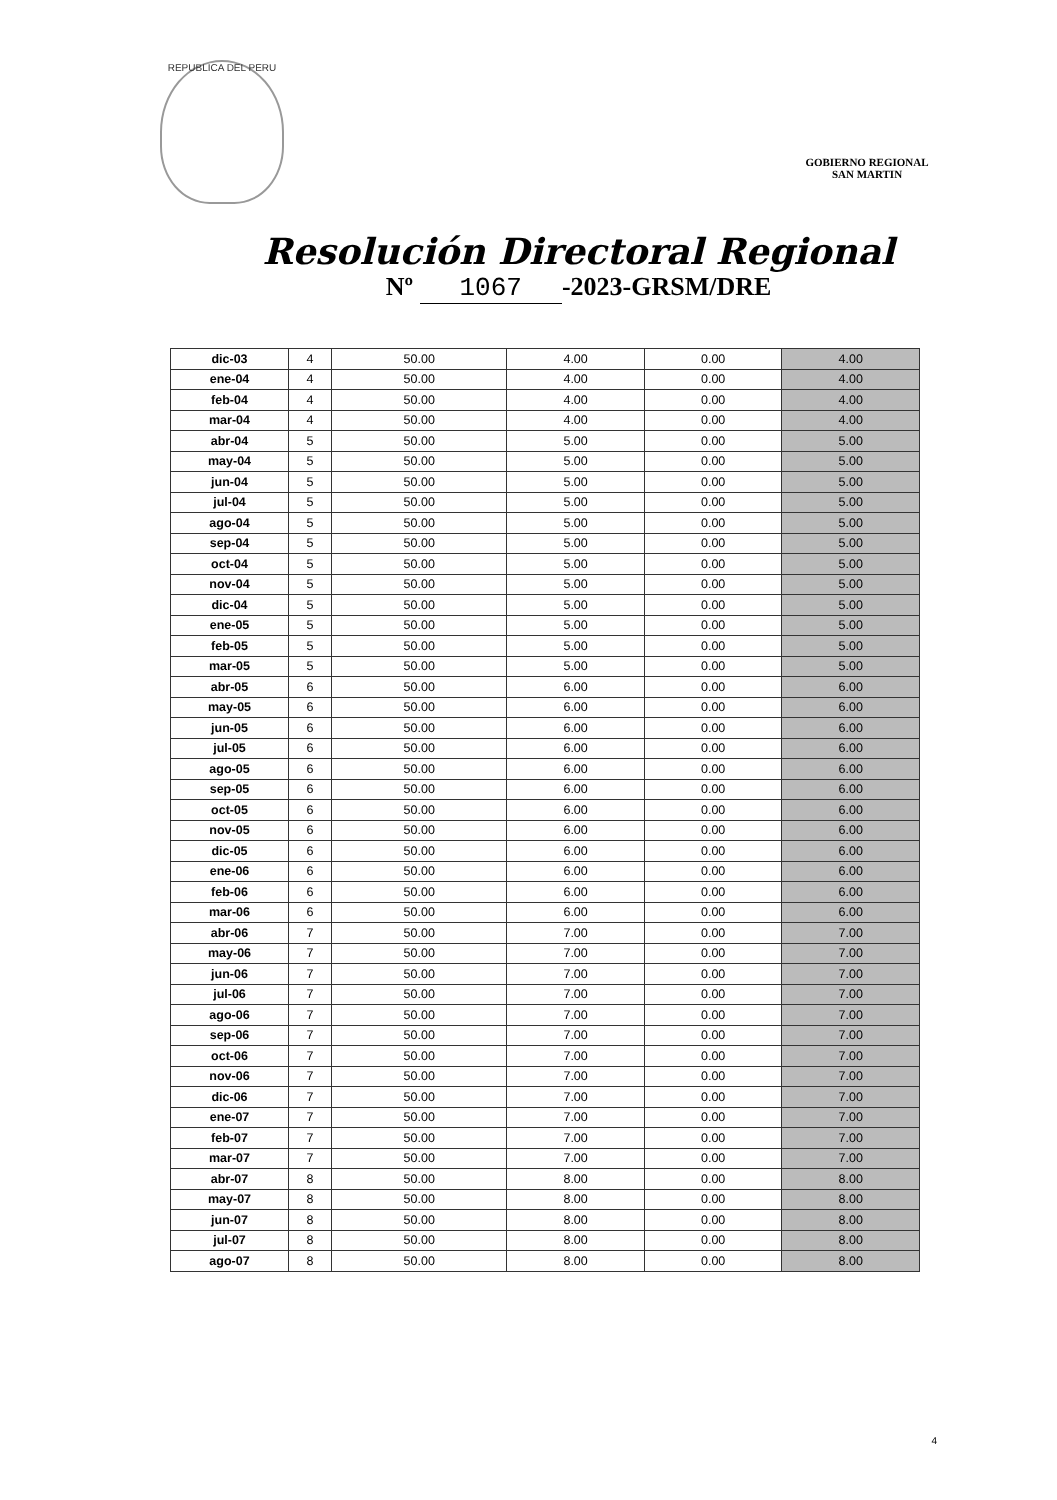REPUBLICA DEL PERU
GOBIERNO REGIONAL
SAN MARTIN
Resolución Directoral Regional
Nº 1067 -2023-GRSM/DRE
| dic-03 | 4 | 50.00 | 4.00 | 0.00 | 4.00 |
| ene-04 | 4 | 50.00 | 4.00 | 0.00 | 4.00 |
| feb-04 | 4 | 50.00 | 4.00 | 0.00 | 4.00 |
| mar-04 | 4 | 50.00 | 4.00 | 0.00 | 4.00 |
| abr-04 | 5 | 50.00 | 5.00 | 0.00 | 5.00 |
| may-04 | 5 | 50.00 | 5.00 | 0.00 | 5.00 |
| jun-04 | 5 | 50.00 | 5.00 | 0.00 | 5.00 |
| jul-04 | 5 | 50.00 | 5.00 | 0.00 | 5.00 |
| ago-04 | 5 | 50.00 | 5.00 | 0.00 | 5.00 |
| sep-04 | 5 | 50.00 | 5.00 | 0.00 | 5.00 |
| oct-04 | 5 | 50.00 | 5.00 | 0.00 | 5.00 |
| nov-04 | 5 | 50.00 | 5.00 | 0.00 | 5.00 |
| dic-04 | 5 | 50.00 | 5.00 | 0.00 | 5.00 |
| ene-05 | 5 | 50.00 | 5.00 | 0.00 | 5.00 |
| feb-05 | 5 | 50.00 | 5.00 | 0.00 | 5.00 |
| mar-05 | 5 | 50.00 | 5.00 | 0.00 | 5.00 |
| abr-05 | 6 | 50.00 | 6.00 | 0.00 | 6.00 |
| may-05 | 6 | 50.00 | 6.00 | 0.00 | 6.00 |
| jun-05 | 6 | 50.00 | 6.00 | 0.00 | 6.00 |
| jul-05 | 6 | 50.00 | 6.00 | 0.00 | 6.00 |
| ago-05 | 6 | 50.00 | 6.00 | 0.00 | 6.00 |
| sep-05 | 6 | 50.00 | 6.00 | 0.00 | 6.00 |
| oct-05 | 6 | 50.00 | 6.00 | 0.00 | 6.00 |
| nov-05 | 6 | 50.00 | 6.00 | 0.00 | 6.00 |
| dic-05 | 6 | 50.00 | 6.00 | 0.00 | 6.00 |
| ene-06 | 6 | 50.00 | 6.00 | 0.00 | 6.00 |
| feb-06 | 6 | 50.00 | 6.00 | 0.00 | 6.00 |
| mar-06 | 6 | 50.00 | 6.00 | 0.00 | 6.00 |
| abr-06 | 7 | 50.00 | 7.00 | 0.00 | 7.00 |
| may-06 | 7 | 50.00 | 7.00 | 0.00 | 7.00 |
| jun-06 | 7 | 50.00 | 7.00 | 0.00 | 7.00 |
| jul-06 | 7 | 50.00 | 7.00 | 0.00 | 7.00 |
| ago-06 | 7 | 50.00 | 7.00 | 0.00 | 7.00 |
| sep-06 | 7 | 50.00 | 7.00 | 0.00 | 7.00 |
| oct-06 | 7 | 50.00 | 7.00 | 0.00 | 7.00 |
| nov-06 | 7 | 50.00 | 7.00 | 0.00 | 7.00 |
| dic-06 | 7 | 50.00 | 7.00 | 0.00 | 7.00 |
| ene-07 | 7 | 50.00 | 7.00 | 0.00 | 7.00 |
| feb-07 | 7 | 50.00 | 7.00 | 0.00 | 7.00 |
| mar-07 | 7 | 50.00 | 7.00 | 0.00 | 7.00 |
| abr-07 | 8 | 50.00 | 8.00 | 0.00 | 8.00 |
| may-07 | 8 | 50.00 | 8.00 | 0.00 | 8.00 |
| jun-07 | 8 | 50.00 | 8.00 | 0.00 | 8.00 |
| jul-07 | 8 | 50.00 | 8.00 | 0.00 | 8.00 |
| ago-07 | 8 | 50.00 | 8.00 | 0.00 | 8.00 |
4